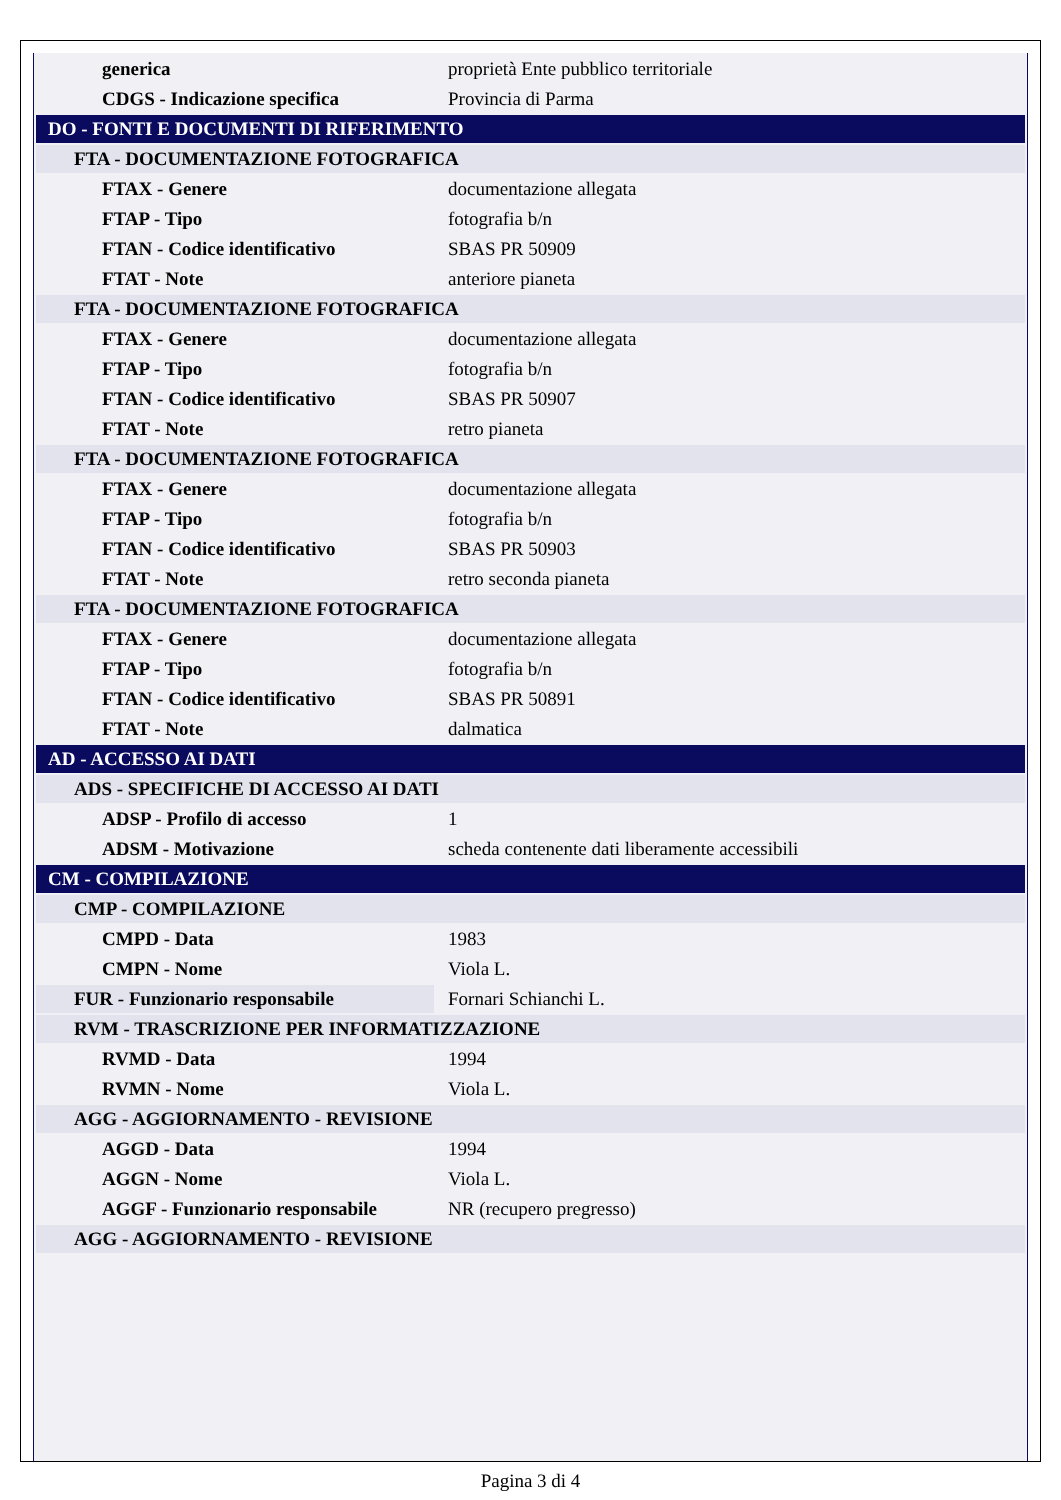| generica | proprietà Ente pubblico territoriale |
| CDGS - Indicazione specifica | Provincia di Parma |
| DO - FONTI E DOCUMENTI DI RIFERIMENTO | |
| FTA - DOCUMENTAZIONE FOTOGRAFICA | |
| FTAX - Genere | documentazione allegata |
| FTAP - Tipo | fotografia b/n |
| FTAN - Codice identificativo | SBAS PR 50909 |
| FTAT - Note | anteriore pianeta |
| FTA - DOCUMENTAZIONE FOTOGRAFICA | |
| FTAX - Genere | documentazione allegata |
| FTAP - Tipo | fotografia b/n |
| FTAN - Codice identificativo | SBAS PR 50907 |
| FTAT - Note | retro pianeta |
| FTA - DOCUMENTAZIONE FOTOGRAFICA | |
| FTAX - Genere | documentazione allegata |
| FTAP - Tipo | fotografia b/n |
| FTAN - Codice identificativo | SBAS PR 50903 |
| FTAT - Note | retro seconda pianeta |
| FTA - DOCUMENTAZIONE FOTOGRAFICA | |
| FTAX - Genere | documentazione allegata |
| FTAP - Tipo | fotografia b/n |
| FTAN - Codice identificativo | SBAS PR 50891 |
| FTAT - Note | dalmatica |
| AD - ACCESSO AI DATI | |
| ADS - SPECIFICHE DI ACCESSO AI DATI | |
| ADSP - Profilo di accesso | 1 |
| ADSM - Motivazione | scheda contenente dati liberamente accessibili |
| CM - COMPILAZIONE | |
| CMP - COMPILAZIONE | |
| CMPD - Data | 1983 |
| CMPN - Nome | Viola L. |
| FUR - Funzionario responsabile | Fornari Schianchi L. |
| RVM - TRASCRIZIONE PER INFORMATIZZAZIONE | |
| RVMD - Data | 1994 |
| RVMN - Nome | Viola L. |
| AGG - AGGIORNAMENTO - REVISIONE | |
| AGGD - Data | 1994 |
| AGGN - Nome | Viola L. |
| AGGF - Funzionario responsabile | NR (recupero pregresso) |
| AGG - AGGIORNAMENTO - REVISIONE | |
Pagina 3 di 4